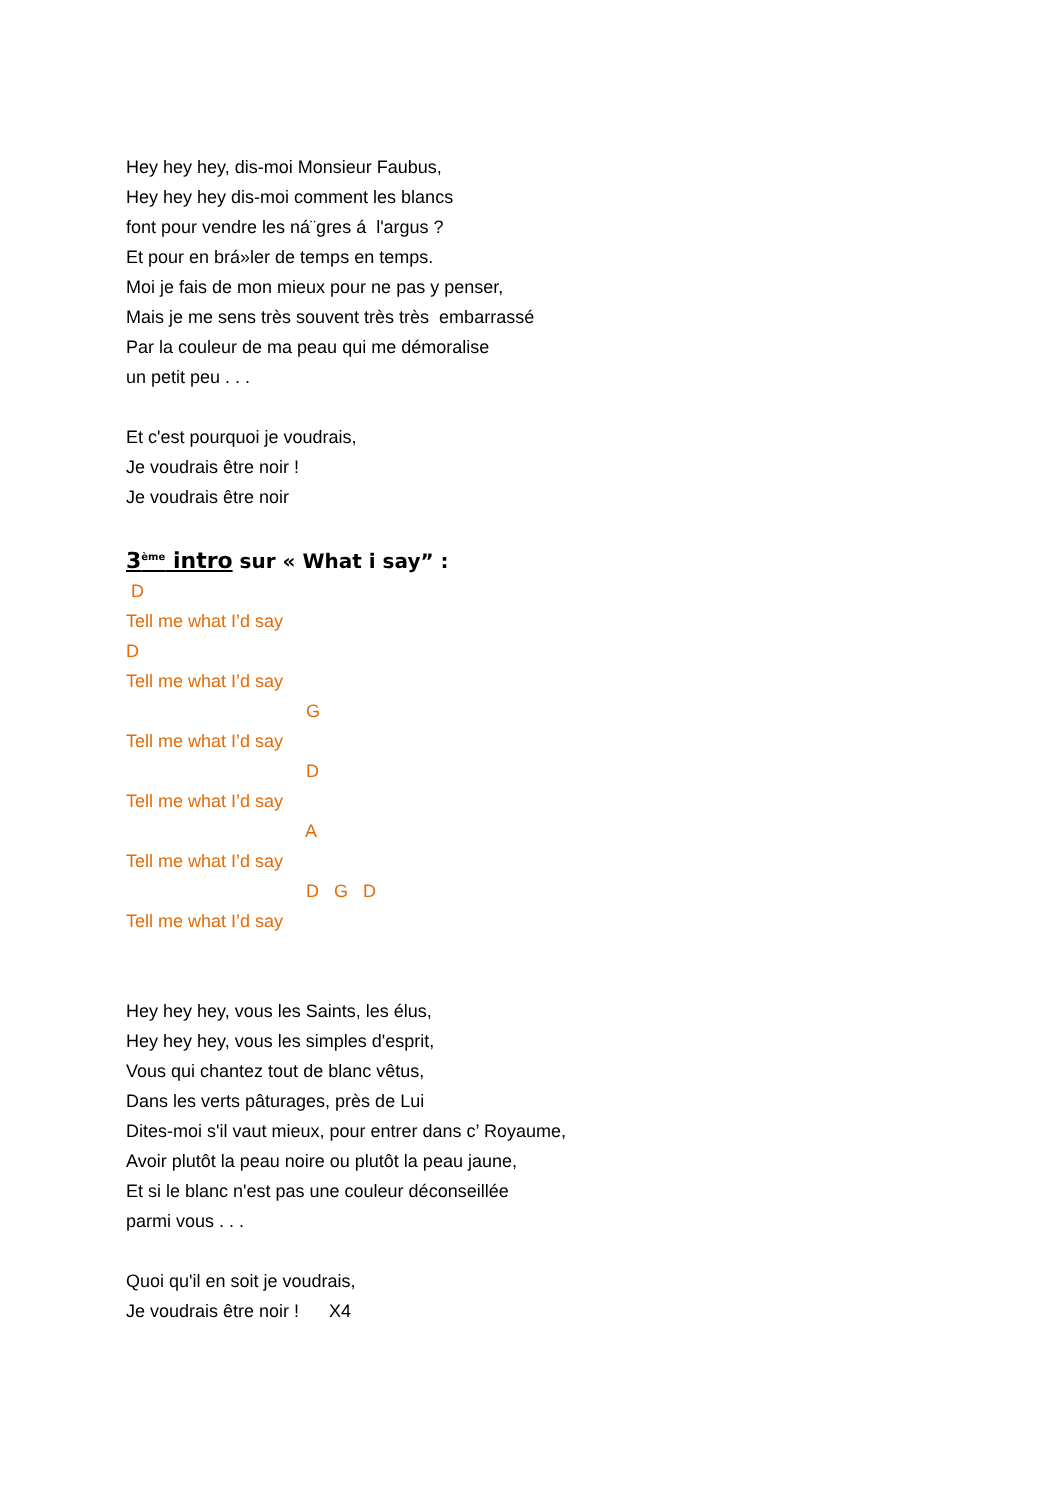Hey hey hey, dis-moi Monsieur Faubus,
Hey hey hey dis-moi comment les blancs
font pour vendre les ná¨gres á l'argus ?
Et pour en brá»ler de temps en temps.
Moi je fais de mon mieux pour ne pas y penser,
Mais je me sens très souvent très très embarrassé
Par la couleur de ma peau qui me démoralise
un petit peu . . .
Et c'est pourquoi je voudrais,
Je voudrais être noir !
Je voudrais être noir
3<sup>ème</sup> intro sur « What i say” :
D
Tell me what I’d say
D
Tell me what I’d say
G
Tell me what I’d say
D
Tell me what I’d say
A
Tell me what I’d say
D G D
Tell me what I’d say
Hey hey hey, vous les Saints, les élus,
Hey hey hey, vous les simples d'esprit,
Vous qui chantez tout de blanc vêtus,
Dans les verts pâturages, près de Lui
Dites-moi s'il vaut mieux, pour entrer dans c’ Royaume,
Avoir plutôt la peau noire ou plutôt la peau jaune,
Et si le blanc n'est pas une couleur déconseillée
parmi vous . . .
Quoi qu'il en soit je voudrais,
Je voudrais être noir ! X4